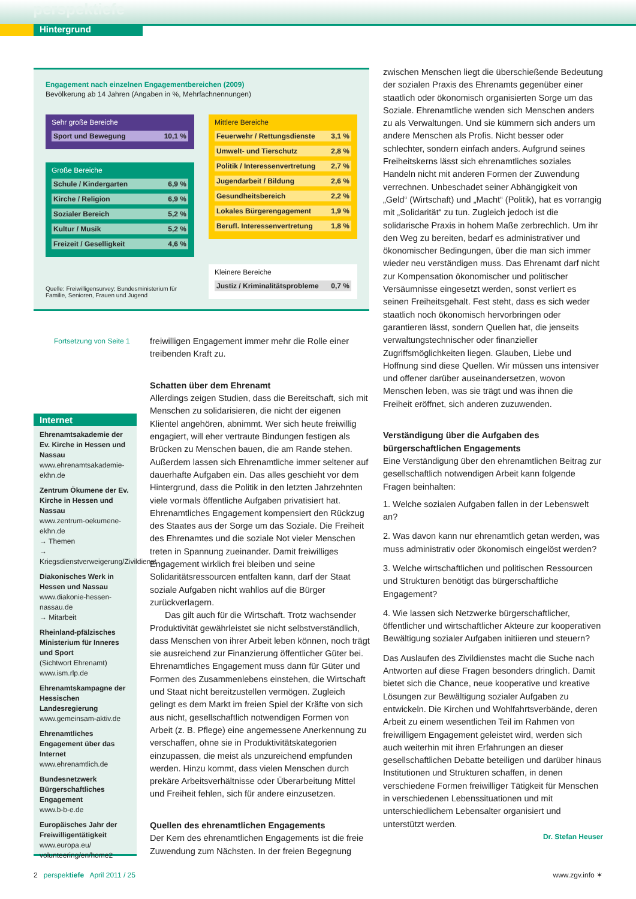perspektiefe
Hintergrund
Engagement nach einzelnen Engagementbereichen (2009)
Bevölkerung ab 14 Jahren (Angaben in %, Mehrfachnennungen)
Sehr große Bereiche
| Sport und Bewegung | 10,1 % |
Große Bereiche
| Schule / Kindergarten | 6,9 % |
| Kirche / Religion | 6,9 % |
| Sozialer Bereich | 5,2 % |
| Kultur / Musik | 5,2 % |
| Freizeit / Geselligkeit | 4,6 % |
Mittlere Bereiche
| Feuerwehr / Rettungsdienste | 3,1 % |
| Umwelt- und Tierschutz | 2,8 % |
| Politik / Interessenvertretung | 2,7 % |
| Jugendarbeit / Bildung | 2,6 % |
| Gesundheitsbereich | 2,2 % |
| Lokales Bürgerengagement | 1,9 % |
| Berufl. Interessenvertretung | 1,8 % |
Kleinere Bereiche
| Justiz / Kriminalitätsprobleme | 0,7 % |
Quelle: Freiwilligensurvey; Bundesministerium für
Familie, Senioren, Frauen und Jugend
Fortsetzung von Seite 1
Internet
Ehrenamtsakademie der Ev. Kirche in Hessen und Nassau
www.ehrenamtsakademie-ekhn.de
Zentrum Ökumene der Ev. Kirche in Hessen und Nassau
www.zentrum-oekumene-ekhn.de
→ Themen
→ Kriegsdienstverweigerung/Zivildienst
Diakonisches Werk in Hessen und Nassau
www.diakonie-hessen-nassau.de
→ Mitarbeit
Rheinland-pfälzisches Ministerium für Inneres und Sport
(Sichtwort Ehrenamt)
www.ism.rlp.de
Ehrenamtskampagne der Hessischen Landesregierung
www.gemeinsam-aktiv.de
Ehrenamtliches Engagement über das Internet
www.ehrenamtlich.de
Bundesnetzwerk Bürgerschaftliches Engagement
www.b-b-e.de
Europäisches Jahr der Freiwilligentätigkeit
www.europa.eu/ volunteering/en/home2
freiwilligen Engagement immer mehr die Rolle einer treibenden Kraft zu.
Schatten über dem Ehrenamt
Allerdings zeigen Studien, dass die Bereitschaft, sich mit Menschen zu solidarisieren, die nicht der eigenen Klientel angehören, abnimmt. Wer sich heute freiwillig engagiert, will eher vertraute Bindungen festigen als Brücken zu Menschen bauen, die am Rande stehen. Außerdem lassen sich Ehrenamtliche immer seltener auf dauerhafte Aufgaben ein. Das alles geschieht vor dem Hintergrund, dass die Politik in den letzten Jahrzehnten viele vormals öffentliche Aufgaben privatisiert hat. Ehrenamtliches Engagement kompensiert den Rückzug des Staates aus der Sorge um das Soziale. Die Freiheit des Ehrenamtes und die soziale Not vieler Menschen treten in Spannung zueinander. Damit freiwilliges Engagement wirklich frei bleiben und seine Solidaritätsressourcen entfalten kann, darf der Staat soziale Aufgaben nicht wahllos auf die Bürger zurückverlagern.
Das gilt auch für die Wirtschaft. Trotz wachsender Produktivität gewährleistet sie nicht selbstverständlich, dass Menschen von ihrer Arbeit leben können, noch trägt sie ausreichend zur Finanzierung öffentlicher Güter bei. Ehrenamtliches Engagement muss dann für Güter und Formen des Zusammenlebens einstehen, die Wirtschaft und Staat nicht bereitzustellen vermögen. Zugleich gelingt es dem Markt im freien Spiel der Kräfte von sich aus nicht, gesellschaftlich notwendigen Formen von Arbeit (z. B. Pflege) eine angemessene Anerkennung zu verschaffen, ohne sie in Produktivitätskategorien einzupassen, die meist als unzureichend empfunden werden. Hinzu kommt, dass vielen Menschen durch prekäre Arbeitsverhältnisse oder Überarbeitung Mittel und Freiheit fehlen, sich für andere einzusetzen.
Quellen des ehrenamtlichen Engagements
Der Kern des ehrenamtlichen Engagements ist die freie Zuwendung zum Nächsten. In der freien Begegnung
zwischen Menschen liegt die überschießende Bedeutung der sozialen Praxis des Ehrenamts gegenüber einer staatlich oder ökonomisch organisierten Sorge um das Soziale. Ehrenamtliche wenden sich Menschen anders zu als Verwaltungen. Und sie kümmern sich anders um andere Menschen als Profis. Nicht besser oder schlechter, sondern einfach anders. Aufgrund seines Freiheitskerns lässt sich ehrenamtliches soziales Handeln nicht mit anderen Formen der Zuwendung verrechnen. Unbeschadet seiner Abhängigkeit von „Geld“ (Wirtschaft) und „Macht“ (Politik), hat es vorrangig mit „Solidarität“ zu tun. Zugleich jedoch ist die solidarische Praxis in hohem Maße zerbrechlich. Um ihr den Weg zu bereiten, bedarf es administrativer und ökonomischer Bedingungen, über die man sich immer wieder neu verständigen muss. Das Ehrenamt darf nicht zur Kompensation ökonomischer und politischer Versäumnisse eingesetzt werden, sonst verliert es seinen Freiheitsgehalt. Fest steht, dass es sich weder staatlich noch ökonomisch hervorbringen oder garantieren lässt, sondern Quellen hat, die jenseits verwaltungstechnischer oder finanzieller Zugriffsmöglichkeiten liegen. Glauben, Liebe und Hoffnung sind diese Quellen. Wir müssen uns intensiver und offener darüber auseinandersetzen, wovon Menschen leben, was sie trägt und was ihnen die Freiheit eröffnet, sich anderen zuzuwenden.
Verständigung über die Aufgaben des bürgerschaftlichen Engagements
Eine Verständigung über den ehrenamtlichen Beitrag zur gesellschaftlich notwendigen Arbeit kann folgende Fragen beinhalten:
1. Welche sozialen Aufgaben fallen in der Lebenswelt an?
2. Was davon kann nur ehrenamtlich getan werden, was muss administrativ oder ökonomisch eingelöst werden?
3. Welche wirtschaftlichen und politischen Ressourcen und Strukturen benötigt das bürgerschaftliche Engagement?
4. Wie lassen sich Netzwerke bürgerschaftlicher, öffentlicher und wirtschaftlicher Akteure zur kooperativen Bewältigung sozialer Aufgaben initiieren und steuern?
Das Auslaufen des Zivildienstes macht die Suche nach Antworten auf diese Fragen besonders dringlich. Damit bietet sich die Chance, neue kooperative und kreative Lösungen zur Bewältigung sozialer Aufgaben zu entwickeln. Die Kirchen und Wohlfahrtsverbände, deren Arbeit zu einem wesentlichen Teil im Rahmen von freiwilligem Engagement geleistet wird, werden sich auch weiterhin mit ihren Erfahrungen an dieser gesellschaftlichen Debatte beteiligen und darüber hinaus Institutionen und Strukturen schaffen, in denen verschiedene Formen freiwilliger Tätigkeit für Menschen in verschiedenen Lebenssituationen und mit unterschiedlichem Lebensalter organisiert und unterstützt werden.
Dr. Stefan Heuser
2 perspektiefe April 2011 / 25 www.zgv.info ✶